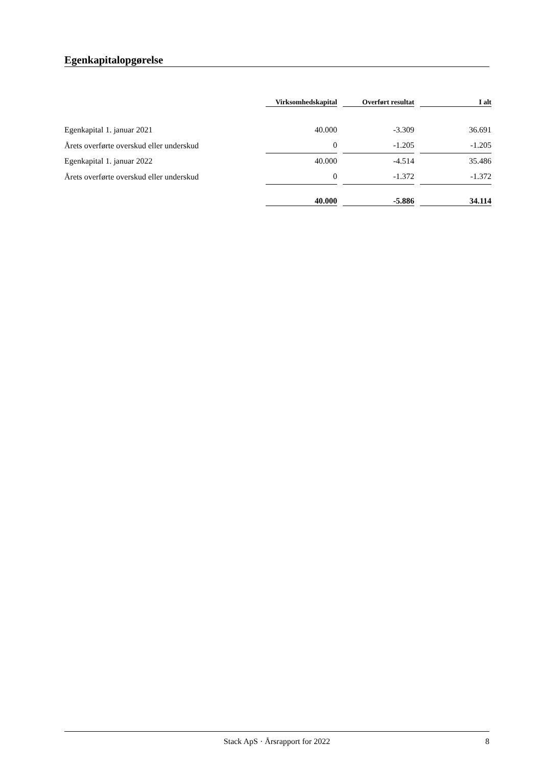Egenkapitalopgørelse
| | Virksomhedskapital | | Overført resultat | | I alt |
| --- | --- | --- | --- | --- | --- |
| Egenkapital 1. januar 2021 | 40.000 | | -3.309 | | 36.691 |
| Årets overførte overskud eller underskud | 0 | | -1.205 | | -1.205 |
| Egenkapital 1. januar 2022 | 40.000 | | -4.514 | | 35.486 |
| Årets overførte overskud eller underskud | 0 | | -1.372 | | -1.372 |
| | 40.000 | | -5.886 | | 34.114 |
Stack ApS · Årsrapport for 2022 8